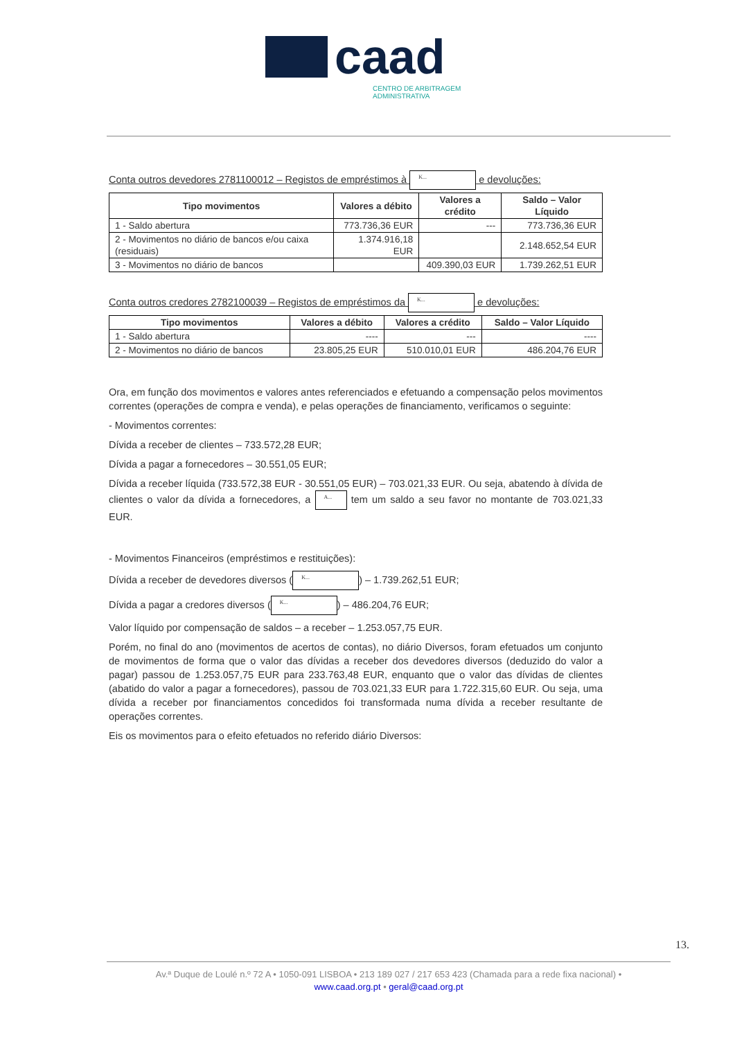caad
CENTRO DE ARBITRAGEM
ADMINISTRATIVA
Conta outros devedores 2781100012 – Registos de empréstimos à K... e devoluções:
| Tipo movimentos | Valores a débito | Valores a crédito | Saldo – Valor Líquido |
| --- | --- | --- | --- |
| 1 - Saldo abertura | 773.736,36 EUR | --- | 773.736,36 EUR |
| 2 - Movimentos no diário de bancos e/ou caixa (residuais) | 1.374.916,18 EUR | | 2.148.652,54 EUR |
| 3 - Movimentos no diário de bancos | | 409.390,03 EUR | 1.739.262,51 EUR |
Conta outros credores 2782100039 – Registos de empréstimos da K... e devoluções:
| Tipo movimentos | Valores a débito | Valores a crédito | Saldo – Valor Líquido |
| --- | --- | --- | --- |
| 1 - Saldo abertura | ---- | --- | ---- |
| 2 - Movimentos no diário de bancos | 23.805,25 EUR | 510.010,01 EUR | 486.204,76 EUR |
Ora, em função dos movimentos e valores antes referenciados e efetuando a compensação pelos movimentos correntes (operações de compra e venda), e pelas operações de financiamento, verificamos o seguinte:
- Movimentos correntes:
Dívida a receber de clientes – 733.572,28 EUR;
Dívida a pagar a fornecedores – 30.551,05 EUR;
Dívida a receber líquida (733.572,38 EUR - 30.551,05 EUR) – 703.021,33 EUR. Ou seja, abatendo à dívida de clientes o valor da dívida a fornecedores, a A... tem um saldo a seu favor no montante de 703.021,33 EUR.
- Movimentos Financeiros (empréstimos e restituições):
Dívida a receber de devedores diversos (K...) – 1.739.262,51 EUR;
Dívida a pagar a credores diversos (K...) – 486.204,76 EUR;
Valor líquido por compensação de saldos – a receber – 1.253.057,75 EUR.
Porém, no final do ano (movimentos de acertos de contas), no diário Diversos, foram efetuados um conjunto de movimentos de forma que o valor das dívidas a receber dos devedores diversos (deduzido do valor a pagar) passou de 1.253.057,75 EUR para 233.763,48 EUR, enquanto que o valor das dívidas de clientes (abatido do valor a pagar a fornecedores), passou de 703.021,33 EUR para 1.722.315,60 EUR. Ou seja, uma dívida a receber por financiamentos concedidos foi transformada numa dívida a receber resultante de operações correntes.
Eis os movimentos para o efeito efetuados no referido diário Diversos:
13.
Av.ª Duque de Loulé n.º 72 A • 1050-091 LISBOA • 213 189 027 / 217 653 423 (Chamada para a rede fixa nacional) •
www.caad.org.pt • geral@caad.org.pt